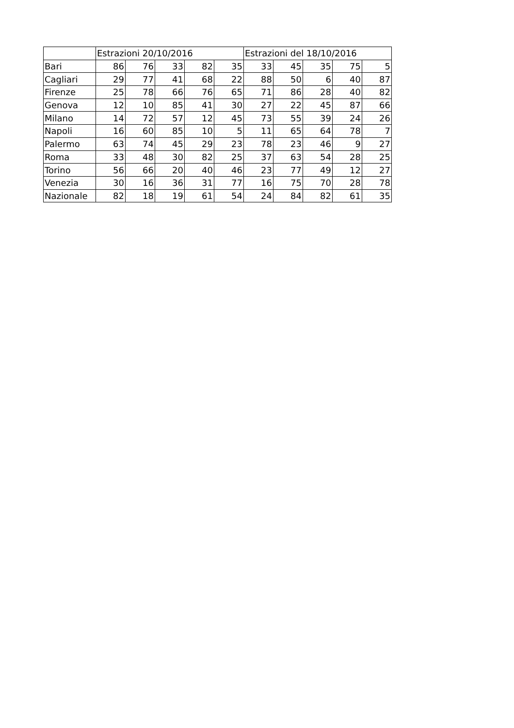| | Estrazioni 20/10/2016 | | | | | Estrazioni del 18/10/2016 | | | | |
| --- | --- | --- | --- | --- | --- | --- | --- | --- | --- | --- |
| Bari | 86 | 76 | 33 | 82 | 35 | 33 | 45 | 35 | 75 | 5 |
| Cagliari | 29 | 77 | 41 | 68 | 22 | 88 | 50 | 6 | 40 | 87 |
| Firenze | 25 | 78 | 66 | 76 | 65 | 71 | 86 | 28 | 40 | 82 |
| Genova | 12 | 10 | 85 | 41 | 30 | 27 | 22 | 45 | 87 | 66 |
| Milano | 14 | 72 | 57 | 12 | 45 | 73 | 55 | 39 | 24 | 26 |
| Napoli | 16 | 60 | 85 | 10 | 5 | 11 | 65 | 64 | 78 | 7 |
| Palermo | 63 | 74 | 45 | 29 | 23 | 78 | 23 | 46 | 9 | 27 |
| Roma | 33 | 48 | 30 | 82 | 25 | 37 | 63 | 54 | 28 | 25 |
| Torino | 56 | 66 | 20 | 40 | 46 | 23 | 77 | 49 | 12 | 27 |
| Venezia | 30 | 16 | 36 | 31 | 77 | 16 | 75 | 70 | 28 | 78 |
| Nazionale | 82 | 18 | 19 | 61 | 54 | 24 | 84 | 82 | 61 | 35 |